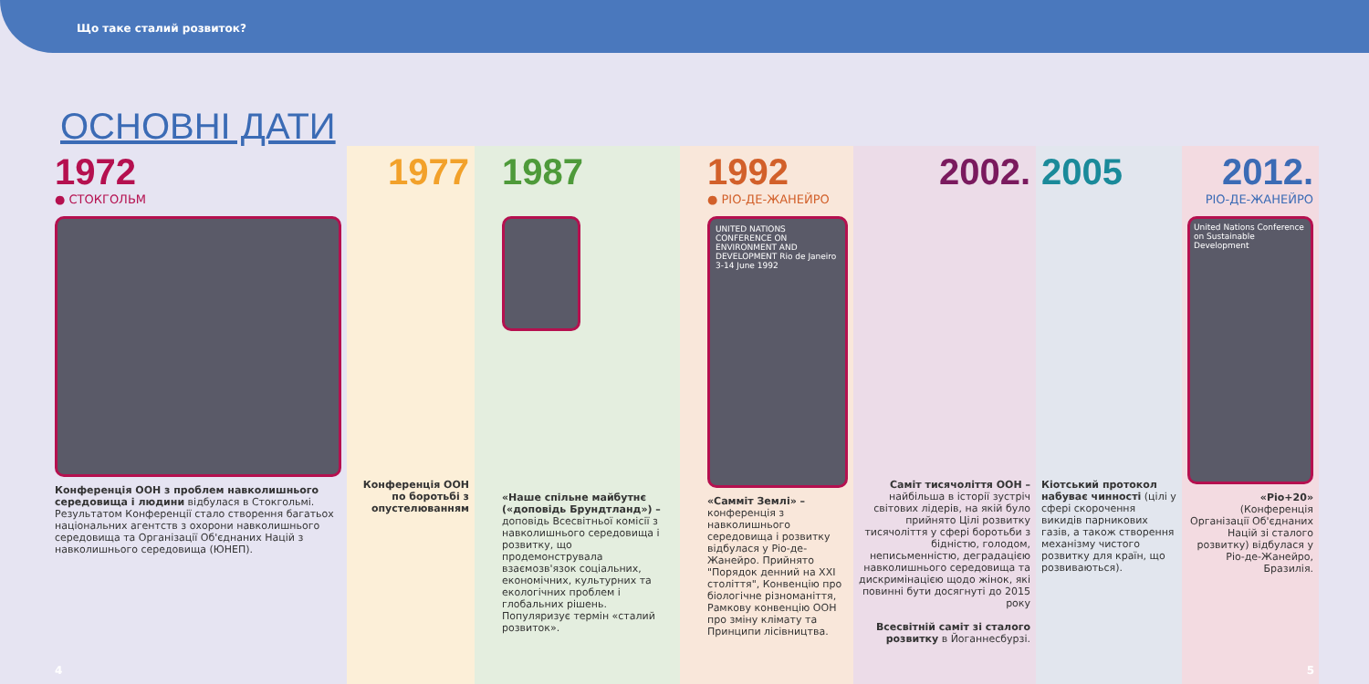Що таке сталий розвиток?
ОСНОВНІ ДАТИ
1972
● СТОКГОЛЬМ
Конференція ООН з проблем навколишнього середовища і людини відбулася в Стокгольмі. Результатом Конференції стало створення багатьох національних агентств з охорони навколишнього середовища та Організації Об'єднаних Націй з навколишнього середовища (ЮНЕП).
1977
Конференція ООН по боротьбі з опустелюванням
1987
«Наше спільне майбутнє («доповідь Брундтланд») – доповідь Всесвітньої комісії з навколишнього середовища і розвитку, що продемонструвала взаємозв'язок соціальних, економічних, культурних та екологічних проблем і глобальних рішень. Популяризує термін «сталий розвиток».
1992
● РІО-ДЕ-ЖАНЕЙРО
UNITED NATIONS CONFERENCE ON ENVIRONMENT AND DEVELOPMENT Rio de Janeiro 3-14 June 1992
«Самміт Землі» – конференція з навколишнього середовища і розвитку відбулася у Ріо-де-Жанейро. Прийнято "Порядок денний на XXI століття", Конвенцію про біологічне різноманіття, Рамкову конвенцію ООН про зміну клімату та Принципи лісівництва.
2002.
Саміт тисячоліття ООН – найбільша в історії зустріч світових лідерів, на якій було прийнято Цілі розвитку тисячоліття у сфері боротьби з бідністю, голодом, неписьменністю, деградацією навколишнього середовища та дискримінацією щодо жінок, які повинні бути досягнуті до 2015 року
Всесвітній саміт зі сталого розвитку в Йоганнесбурзі.
2005
Кіотський протокол набуває чинності (цілі у сфері скорочення викидів парникових газів, а також створення механізму чистого розвитку для країн, що розвиваються).
2012.
РІО-ДЕ-ЖАНЕЙРО
United Nations Conference on Sustainable Development
«Ріо+20» (Конференція Організації Об'єднаних Націй зі сталого розвитку) відбулася у Ріо-де-Жанейро, Бразилія.
4 5